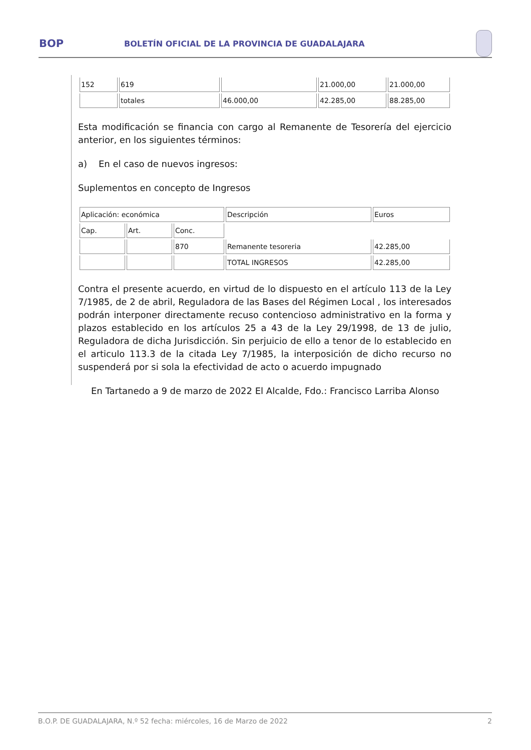BOP BOLETÍN OFICIAL DE LA PROVINCIA DE GUADALAJARA
| 152 | 619 | | 21.000,00 | 21.000,00 |
| | totales | 46.000,00 | 42.285,00 | 88.285,00 |
Esta modificación se financia con cargo al Remanente de Tesorería del ejercicio anterior, en los siguientes términos:
a) En el caso de nuevos ingresos:
Suplementos en concepto de Ingresos
| Aplicación: económica | | | Descripción | Euros |
| Cap. | Art. | Conc. | | |
| | | 870 | Remanente tesoreria | 42.285,00 |
| | | | TOTAL INGRESOS | 42.285,00 |
Contra el presente acuerdo, en virtud de lo dispuesto en el artículo 113 de la Ley 7/1985, de 2 de abril, Reguladora de las Bases del Régimen Local , los interesados podrán interponer directamente recuso contencioso administrativo en la forma y plazos establecido en los artículos 25 a 43 de la Ley 29/1998, de 13 de julio, Reguladora de dicha Jurisdicción. Sin perjuicio de ello a tenor de lo establecido en el articulo 113.3 de la citada Ley 7/1985, la interposición de dicho recurso no suspenderá por si sola la efectividad de acto o acuerdo impugnado
En Tartanedo a 9 de marzo de 2022 El Alcalde, Fdo.: Francisco Larriba Alonso
B.O.P. DE GUADALAJARA, N.º 52 fecha: miércoles, 16 de Marzo de 2022 2